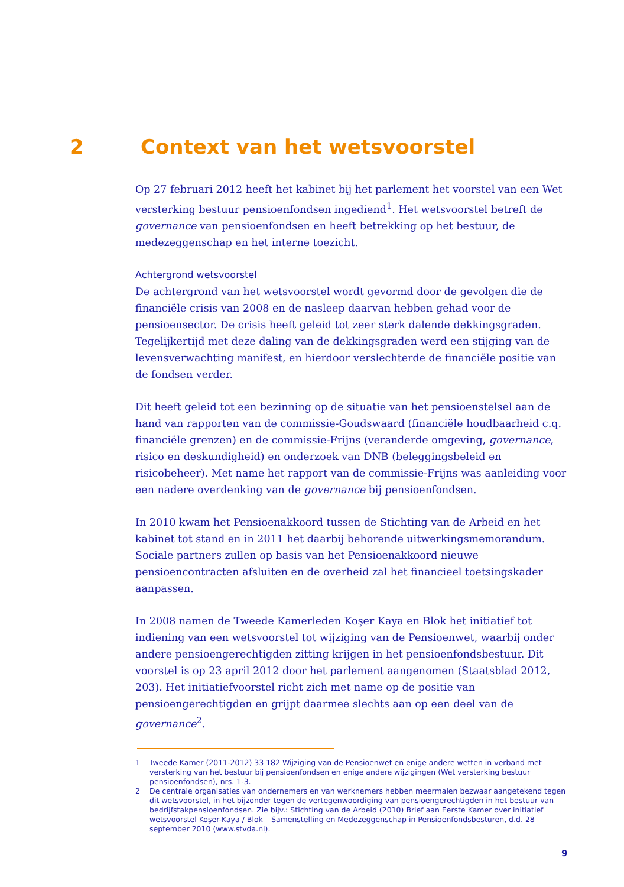2 Context van het wetsvoorstel
Op 27 februari 2012 heeft het kabinet bij het parlement het voorstel van een Wet versterking bestuur pensioenfondsen ingediend<sup>1</sup>. Het wetsvoorstel betreft de governance van pensioenfondsen en heeft betrekking op het bestuur, de medezeggenschap en het interne toezicht.
Achtergrond wetsvoorstel
De achtergrond van het wetsvoorstel wordt gevormd door de gevolgen die de financiële crisis van 2008 en de nasleep daarvan hebben gehad voor de pensioensector. De crisis heeft geleid tot zeer sterk dalende dekkingsgraden. Tegelijkertijd met deze daling van de dekkingsgraden werd een stijging van de levensverwachting manifest, en hierdoor verslechterde de financiële positie van de fondsen verder.
Dit heeft geleid tot een bezinning op de situatie van het pensioenstelsel aan de hand van rapporten van de commissie-Goudswaard (financiële houdbaarheid c.q. financiële grenzen) en de commissie-Frijns (veranderde omgeving, governance, risico en deskundigheid) en onderzoek van DNB (beleggingsbeleid en risicobeheer). Met name het rapport van de commissie-Frijns was aanleiding voor een nadere overdenking van de governance bij pensioenfondsen.
In 2010 kwam het Pensioenakkoord tussen de Stichting van de Arbeid en het kabinet tot stand en in 2011 het daarbij behorende uitwerkingsmemorandum. Sociale partners zullen op basis van het Pensioenakkoord nieuwe pensioencontracten afsluiten en de overheid zal het financieel toetsingskader aanpassen.
In 2008 namen de Tweede Kamerleden Koşer Kaya en Blok het initiatief tot indiening van een wetsvoorstel tot wijziging van de Pensioenwet, waarbij onder andere pensioengerechtigden zitting krijgen in het pensioenfondsbestuur. Dit voorstel is op 23 april 2012 door het parlement aangenomen (Staatsblad 2012, 203). Het initiatiefvoorstel richt zich met name op de positie van pensioengerechtigden en grijpt daarmee slechts aan op een deel van de governance<sup>2</sup>.
1 Tweede Kamer (2011-2012) 33 182 Wijziging van de Pensioenwet en enige andere wetten in verband met versterking van het bestuur bij pensioenfondsen en enige andere wijzigingen (Wet versterking bestuur pensioenfondsen), nrs. 1-3.
2 De centrale organisaties van ondernemers en van werknemers hebben meermalen bezwaar aangetekend tegen dit wetsvoorstel, in het bijzonder tegen de vertegenwoordiging van pensioengerechtigden in het bestuur van bedrijfstakpensioenfondsen. Zie bijv.: Stichting van de Arbeid (2010) Brief aan Eerste Kamer over initiatief wetsvoorstel Koşer-Kaya / Blok – Samenstelling en Medezeggenschap in Pensioenfondsbesturen, d.d. 28 september 2010 (www.stvda.nl).
9